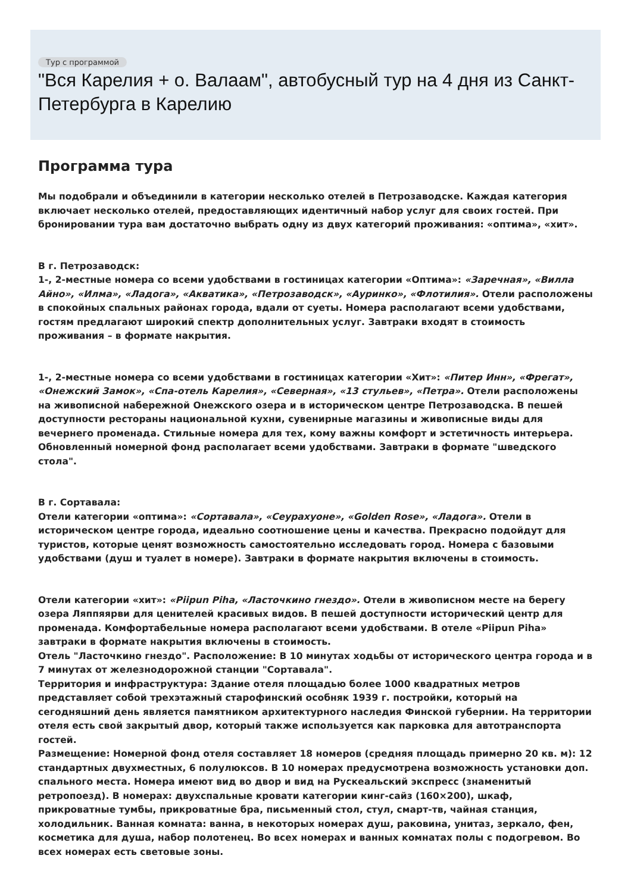Тур с программой
"Вся Карелия + о. Валаам", автобусный тур на 4 дня из Санкт-Петербурга в Карелию
Программа тура
Мы подобрали и объединили в категории несколько отелей в Петрозаводске. Каждая категория включает несколько отелей, предоставляющих идентичный набор услуг для своих гостей. При бронировании тура вам достаточно выбрать одну из двух категорий проживания: «оптима», «хит».
В г. Петрозаводск:
1-, 2-местные номера со всеми удобствами в гостиницах категории «Оптима»: «Заречная», «Вилла Айно», «Илма», «Ладога», «Акватика», «Петрозаводск», «Ауринко», «Флотилия». Отели расположены в спокойных спальных районах города, вдали от суеты. Номера располагают всеми удобствами, гостям предлагают широкий спектр дополнительных услуг. Завтраки входят в стоимость проживания – в формате накрытия.
1-, 2-местные номера со всеми удобствами в гостиницах категории «Хит»: «Питер Инн», «Фрегат», «Онежский Замок», «Спа-отель Карелия», «Северная», «13 стульев», «Петра». Отели расположены на живописной набережной Онежского озера и в историческом центре Петрозаводска. В пешей доступности рестораны национальной кухни, сувенирные магазины и живописные виды для вечернего променада. Стильные номера для тех, кому важны комфорт и эстетичность интерьера. Обновленный номерной фонд располагает всеми удобствами. Завтраки в формате "шведского стола".
В г. Сортавала:
Отели категории «оптима»: «Сортавала», «Сеурахуоне», «Golden Rose», «Ладога». Отели в историческом центре города, идеально соотношение цены и качества. Прекрасно подойдут для туристов, которые ценят возможность самостоятельно исследовать город. Номера с базовыми удобствами (душ и туалет в номере). Завтраки в формате накрытия включены в стоимость.
Отели категории «хит»: «Piipun Piha, «Ласточкино гнездо». Отели в живописном месте на берегу озера Ляппяярви для ценителей красивых видов. В пешей доступности исторический центр для променада. Комфортабельные номера располагают всеми удобствами. В отеле «Piipun Piha» завтраки в формате накрытия включены в стоимость.
Отель "Ласточкино гнездо". Расположение: В 10 минутах ходьбы от исторического центра города и в 7 минутах от железнодорожной станции "Сортавала".
Территория и инфраструктура: Здание отеля площадью более 1000 квадратных метров представляет собой трехэтажный старофинский особняк 1939 г. постройки, который на сегодняшний день является памятником архитектурного наследия Финской губернии. На территории отеля есть свой закрытый двор, который также используется как парковка для автотранспорта гостей.
Размещение: Номерной фонд отеля составляет 18 номеров (средняя площадь примерно 20 кв. м): 12 стандартных двухместных, 6 полулюксов. В 10 номерах предусмотрена возможность установки доп. спального места. Номера имеют вид во двор и вид на Рускеальский экспресс (знаменитый ретропоезд). В номерах: двухспальные кровати категории кинг-сайз (160×200), шкаф, прикроватные тумбы, прикроватные бра, письменный стол, стул, смарт-тв, чайная станция, холодильник. Ванная комната: ванна, в некоторых номерах душ, раковина, унитаз, зеркало, фен, косметика для душа, набор полотенец. Во всех номерах и ванных комнатах полы с подогревом. Во всех номерах есть световые зоны.